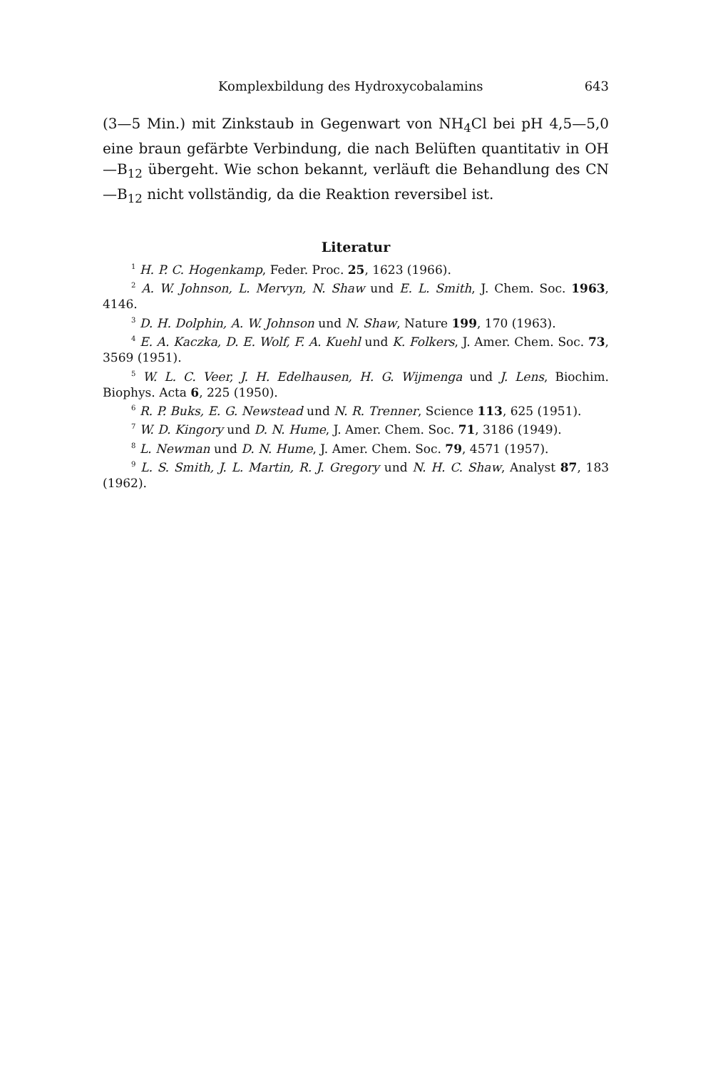Komplexbildung des Hydroxycobalamins 643
(3—5 Min.) mit Zinkstaub in Gegenwart von NH<sub>4</sub>Cl bei pH 4,5—5,0 eine braun gefärbte Verbindung, die nach Belüften quantitativ in OH—B<sub>12</sub> übergeht. Wie schon bekannt, verläuft die Behandlung des CN—B<sub>12</sub> nicht vollständig, da die Reaktion reversibel ist.
Literatur
<sup>1</sup> H. P. C. Hogenkamp, Feder. Proc. 25, 1623 (1966).
<sup>2</sup> A. W. Johnson, L. Mervyn, N. Shaw und E. L. Smith, J. Chem. Soc. 1963, 4146.
<sup>3</sup> D. H. Dolphin, A. W. Johnson und N. Shaw, Nature 199, 170 (1963).
<sup>4</sup> E. A. Kaczka, D. E. Wolf, F. A. Kuehl und K. Folkers, J. Amer. Chem. Soc. 73, 3569 (1951).
<sup>5</sup> W. L. C. Veer, J. H. Edelhausen, H. G. Wijmenga und J. Lens, Biochim. Biophys. Acta 6, 225 (1950).
<sup>6</sup> R. P. Buks, E. G. Newstead und N. R. Trenner, Science 113, 625 (1951).
<sup>7</sup> W. D. Kingory und D. N. Hume, J. Amer. Chem. Soc. 71, 3186 (1949).
<sup>8</sup> L. Newman und D. N. Hume, J. Amer. Chem. Soc. 79, 4571 (1957).
<sup>9</sup> L. S. Smith, J. L. Martin, R. J. Gregory und N. H. C. Shaw, Analyst 87, 183 (1962).